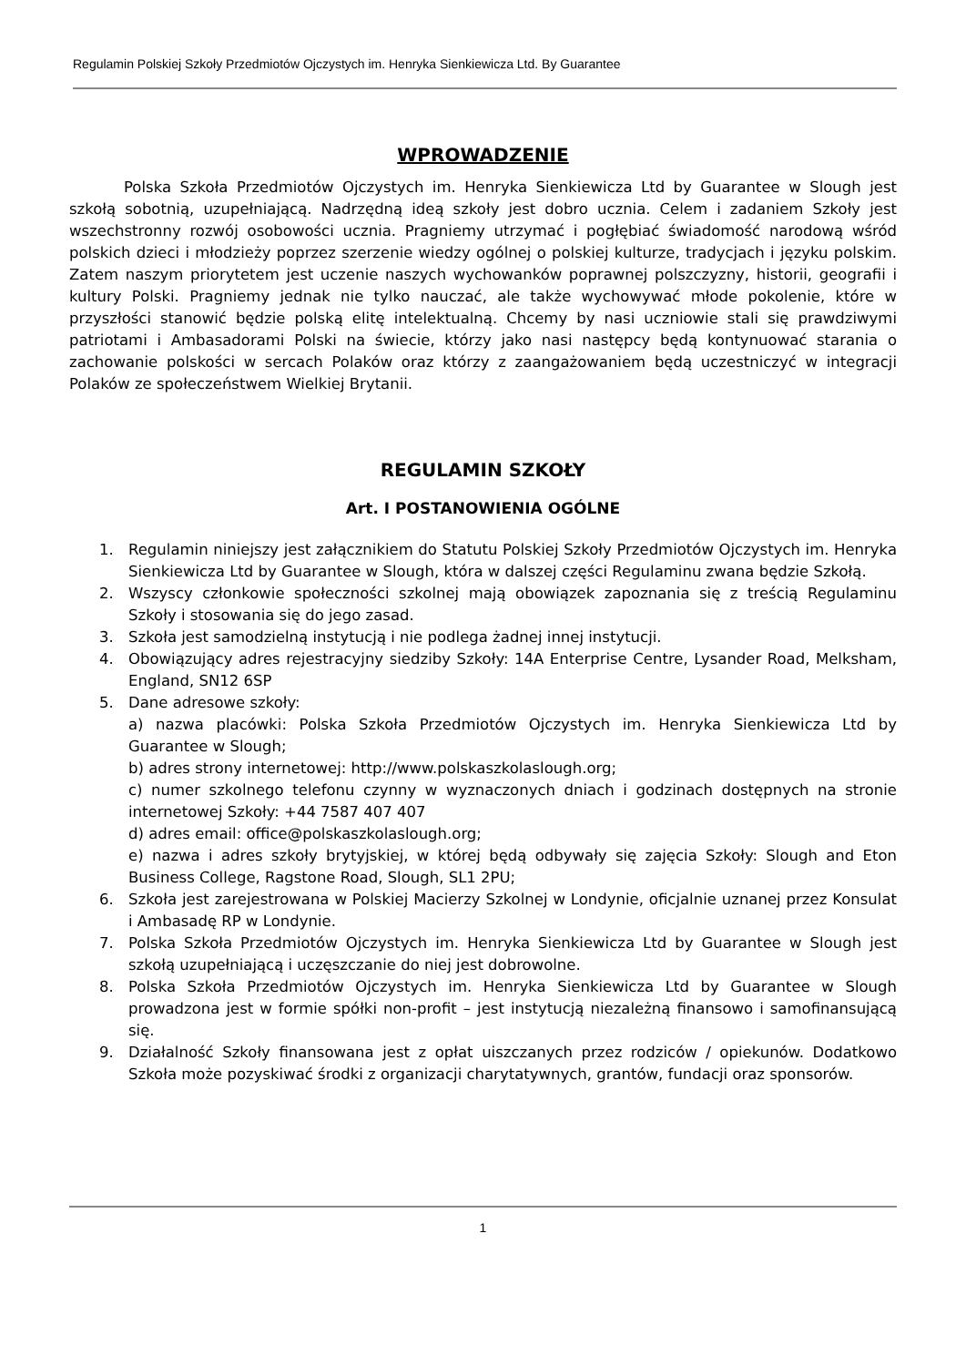Regulamin Polskiej Szkoły Przedmiotów Ojczystych im. Henryka Sienkiewicza Ltd. By Guarantee
WPROWADZENIE
Polska Szkoła Przedmiotów Ojczystych im. Henryka Sienkiewicza Ltd by Guarantee w Slough jest szkołą sobotnią, uzupełniającą. Nadrzędną ideą szkoły jest dobro ucznia. Celem i zadaniem Szkoły jest wszechstronny rozwój osobowości ucznia. Pragniemy utrzymać i pogłębiać świadomość narodową wśród polskich dzieci i młodzieży poprzez szerzenie wiedzy ogólnej o polskiej kulturze, tradycjach i języku polskim. Zatem naszym priorytetem jest uczenie naszych wychowanków poprawnej polszczyzny, historii, geografii i kultury Polski. Pragniemy jednak nie tylko nauczać, ale także wychowywać młode pokolenie, które w przyszłości stanowić będzie polską elitę intelektualną. Chcemy by nasi uczniowie stali się prawdziwymi patriotami i Ambasadorami Polski na świecie, którzy jako nasi następcy będą kontynuować starania o zachowanie polskości w sercach Polaków oraz którzy z zaangażowaniem będą uczestniczyć w integracji Polaków ze społeczeństwem Wielkiej Brytanii.
REGULAMIN SZKOŁY
Art. I POSTANOWIENIA OGÓLNE
1. Regulamin niniejszy jest załącznikiem do Statutu Polskiej Szkoły Przedmiotów Ojczystych im. Henryka Sienkiewicza Ltd by Guarantee w Slough, która w dalszej części Regulaminu zwana będzie Szkołą.
2. Wszyscy członkowie społeczności szkolnej mają obowiązek zapoznania się z treścią Regulaminu Szkoły i stosowania się do jego zasad.
3. Szkoła jest samodzielną instytucją i nie podlega żadnej innej instytucji.
4. Obowiązujący adres rejestracyjny siedziby Szkoły: 14A Enterprise Centre, Lysander Road, Melksham, England, SN12 6SP
5. Dane adresowe szkoły:
a) nazwa placówki: Polska Szkoła Przedmiotów Ojczystych im. Henryka Sienkiewicza Ltd by Guarantee w Slough;
b) adres strony internetowej: http://www.polskaszkolaslough.org;
c) numer szkolnego telefonu czynny w wyznaczonych dniach i godzinach dostępnych na stronie internetowej Szkoły: +44 7587 407 407
d) adres email: office@polskaszkolaslough.org;
e) nazwa i adres szkoły brytyjskiej, w której będą odbywały się zajęcia Szkoły: Slough and Eton Business College, Ragstone Road, Slough, SL1 2PU;
6. Szkoła jest zarejestrowana w Polskiej Macierzy Szkolnej w Londynie, oficjalnie uznanej przez Konsulat i Ambasadę RP w Londynie.
7. Polska Szkoła Przedmiotów Ojczystych im. Henryka Sienkiewicza Ltd by Guarantee w Slough jest szkołą uzupełniającą i uczęszczanie do niej jest dobrowolne.
8. Polska Szkoła Przedmiotów Ojczystych im. Henryka Sienkiewicza Ltd by Guarantee w Slough prowadzona jest w formie spółki non-profit – jest instytucją niezależną finansowo i samofinansującą się.
9. Działalność Szkoły finansowana jest z opłat uiszczanych przez rodziców / opiekunów. Dodatkowo Szkoła może pozyskiwać środki z organizacji charytatywnych, grantów, fundacji oraz sponsorów.
1